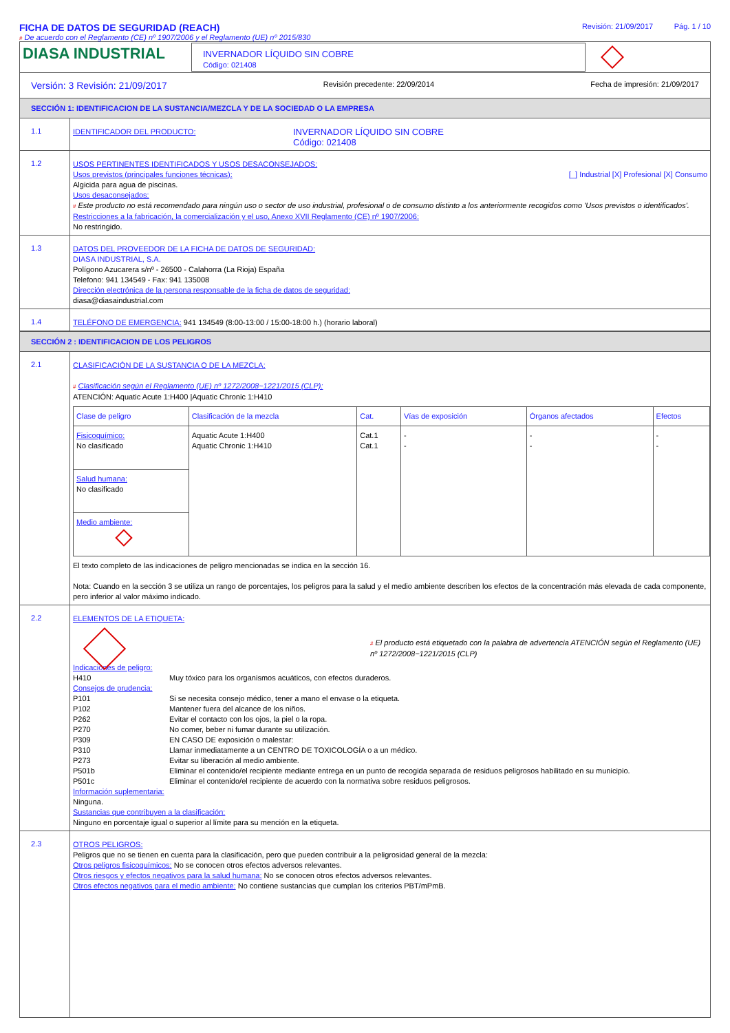FICHA DE DATOS DE SEGURIDAD (REACH)
# De acuerdo con el Reglamento (CE) nº 1907/2006 y el Reglamento (UE) nº 2015/830
Revisión: 21/09/2017 Pág. 1 / 10
DIASA INDUSTRIAL
INVERNADOR LÍQUIDO SIN COBRE
Código: 021408
Versión: 3 Revisión: 21/09/2017 Revisión precedente: 22/09/2014 Fecha de impresión: 21/09/2017
SECCIÓN 1: IDENTIFICACION DE LA SUSTANCIA/MEZCLA Y DE LA SOCIEDAD O LA EMPRESA
1.1
IDENTIFICADOR DEL PRODUCTO: INVERNADOR LÍQUIDO SIN COBRE
Código: 021408
1.2
USOS PERTINENTES IDENTIFICADOS Y USOS DESACONSEJADOS:
Usos previstos (principales funciones técnicas): [_] Industrial [X] Profesional [X] Consumo
Algicida para agua de piscinas.
Usos desaconsejados:
# Este producto no está recomendado para ningún uso o sector de uso industrial, profesional o de consumo distinto a los anteriormente recogidos como 'Usos previstos o identificados'.
Restricciones a la fabricación, la comercialización y el uso, Anexo XVII Reglamento (CE) nº 1907/2006:
No restringido.
1.3
DATOS DEL PROVEEDOR DE LA FICHA DE DATOS DE SEGURIDAD:
DIASA INDUSTRIAL, S.A.
Polígono Azucarera s/nº - 26500 - Calahorra (La Rioja) España
Telefono: 941 134549 - Fax: 941 135008
Dirección electrónica de la persona responsable de la ficha de datos de seguridad:
diasa@diasaindustrial.com
1.4
TELÉFONO DE EMERGENCIA: 941 134549 (8:00-13:00 / 15:00-18:00 h.) (horario laboral)
SECCIÓN 2 : IDENTIFICACION DE LOS PELIGROS
2.1
CLASIFICACIÓN DE LA SUSTANCIA O DE LA MEZCLA:
# Clasificación según el Reglamento (UE) nº 1272/2008~1221/2015 (CLP):
ATENCIÓN: Aquatic Acute 1:H400 |Aquatic Chronic 1:H410
| Clase de peligro | Clasificación de la mezcla | Cat. | Vías de exposición | Órganos afectados | Efectos |
| --- | --- | --- | --- | --- | --- |
| Fisicoquímico: No clasificado | Aquatic Acute 1:H400 Aquatic Chronic 1:H410 | Cat.1 Cat.1 | - - | - - | - - |
| Salud humana: No clasificado | | | | | |
| Medio ambiente: | | | | | |
El texto completo de las indicaciones de peligro mencionadas se indica en la sección 16.
Nota: Cuando en la sección 3 se utiliza un rango de porcentajes, los peligros para la salud y el medio ambiente describen los efectos de la concentración más elevada de cada componente, pero inferior al valor máximo indicado.
2.2
ELEMENTOS DE LA ETIQUETA:
# El producto está etiquetado con la palabra de advertencia ATENCIÓN según el Reglamento (UE) nº 1272/2008~1221/2015 (CLP)
Indicaciones de peligro:
H410 Muy tóxico para los organismos acuáticos, con efectos duraderos.
Consejos de prudencia:
P101 Si se necesita consejo médico, tener a mano el envase o la etiqueta.
P102 Mantener fuera del alcance de los niños.
P262 Evitar el contacto con los ojos, la piel o la ropa.
P270 No comer, beber ni fumar durante su utilización.
P309 EN CASO DE exposición o malestar:
P310 Llamar inmediatamente a un CENTRO DE TOXICOLOGÍA o a un médico.
P273 Evitar su liberación al medio ambiente.
P501b Eliminar el contenido/el recipiente mediante entrega en un punto de recogida separada de residuos peligrosos habilitado en su municipio.
P501c Eliminar el contenido/el recipiente de acuerdo con la normativa sobre residuos peligrosos.
Información suplementaria:
Ninguna.
Sustancias que contribuyen a la clasificación:
Ninguno en porcentaje igual o superior al límite para su mención en la etiqueta.
2.3
OTROS PELIGROS:
Peligros que no se tienen en cuenta para la clasificación, pero que pueden contribuir a la peligrosidad general de la mezcla:
Otros peligros fisicoquímicos: No se conocen otros efectos adversos relevantes.
Otros riesgos y efectos negativos para la salud humana: No se conocen otros efectos adversos relevantes.
Otros efectos negativos para el medio ambiente: No contiene sustancias que cumplan los criterios PBT/mPmB.